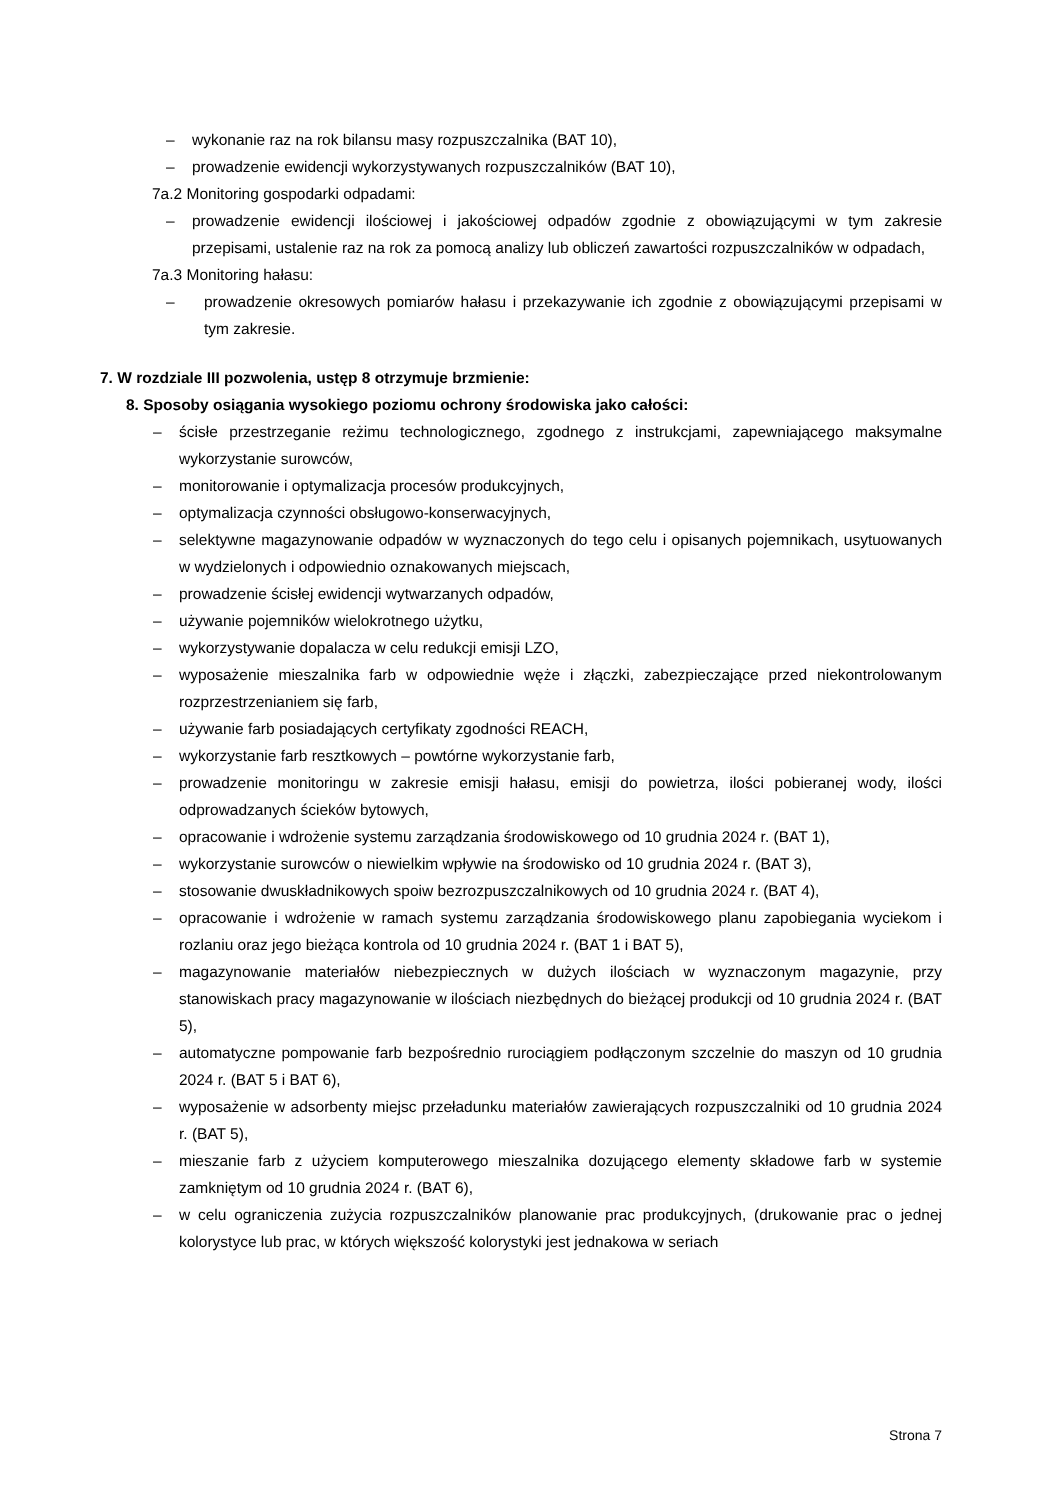– wykonanie raz na rok bilansu masy rozpuszczalnika (BAT 10),
– prowadzenie ewidencji wykorzystywanych rozpuszczalników (BAT 10),
7a.2 Monitoring gospodarki odpadami:
– prowadzenie ewidencji ilościowej i jakościowej odpadów zgodnie z obowiązującymi w tym zakresie przepisami, ustalenie raz na rok za pomocą analizy lub obliczeń zawartości rozpuszczalników w odpadach,
7a.3 Monitoring hałasu:
– prowadzenie okresowych pomiarów hałasu i przekazywanie ich zgodnie z obowiązującymi przepisami w tym zakresie.
7. W rozdziale III pozwolenia, ustęp 8 otrzymuje brzmienie:
8. Sposoby osiągania wysokiego poziomu ochrony środowiska jako całości:
– ścisłe przestrzeganie reżimu technologicznego, zgodnego z instrukcjami, zapewniającego maksymalne wykorzystanie surowców,
– monitorowanie i optymalizacja procesów produkcyjnych,
– optymalizacja czynności obsługowo-konserwacyjnych,
– selektywne magazynowanie odpadów w wyznaczonych do tego celu i opisanych pojemnikach, usytuowanych w wydzielonych i odpowiednio oznakowanych miejscach,
– prowadzenie ścisłej ewidencji wytwarzanych odpadów,
– używanie pojemników wielokrotnego użytku,
– wykorzystywanie dopalacza w celu redukcji emisji LZO,
– wyposażenie mieszalnika farb w odpowiednie węże i złączki, zabezpieczające przed niekontrolowanym rozprzestrzenianiem się farb,
– używanie farb posiadających certyfikaty zgodności REACH,
– wykorzystanie farb resztkowych – powtórne wykorzystanie farb,
– prowadzenie monitoringu w zakresie emisji hałasu, emisji do powietrza, ilości pobieranej wody, ilości odprowadzanych ścieków bytowych,
– opracowanie i wdrożenie systemu zarządzania środowiskowego od 10 grudnia 2024 r. (BAT 1),
– wykorzystanie surowców o niewielkim wpływie na środowisko od 10 grudnia 2024 r. (BAT 3),
– stosowanie dwuskładnikowych spoiw bezrozpuszczalnikowych od 10 grudnia 2024 r. (BAT 4),
– opracowanie i wdrożenie w ramach systemu zarządzania środowiskowego planu zapobiegania wyciekom i rozlaniu oraz jego bieżąca kontrola od 10 grudnia 2024 r. (BAT 1 i BAT 5),
– magazynowanie materiałów niebezpiecznych w dużych ilościach w wyznaczonym magazynie, przy stanowiskach pracy magazynowanie w ilościach niezbędnych do bieżącej produkcji od 10 grudnia 2024 r. (BAT 5),
– automatyczne pompowanie farb bezpośrednio rurociągiem podłączonym szczelnie do maszyn od 10 grudnia 2024 r. (BAT 5 i BAT 6),
– wyposażenie w adsorbenty miejsc przeładunku materiałów zawierających rozpuszczalniki od 10 grudnia 2024 r. (BAT 5),
– mieszanie farb z użyciem komputerowego mieszalnika dozującego elementy składowe farb w systemie zamkniętym od 10 grudnia 2024 r. (BAT 6),
– w celu ograniczenia zużycia rozpuszczalników planowanie prac produkcyjnych, (drukowanie prac o jednej kolorystyce lub prac, w których większość kolorystyki jest jednakowa w seriach
Strona 7